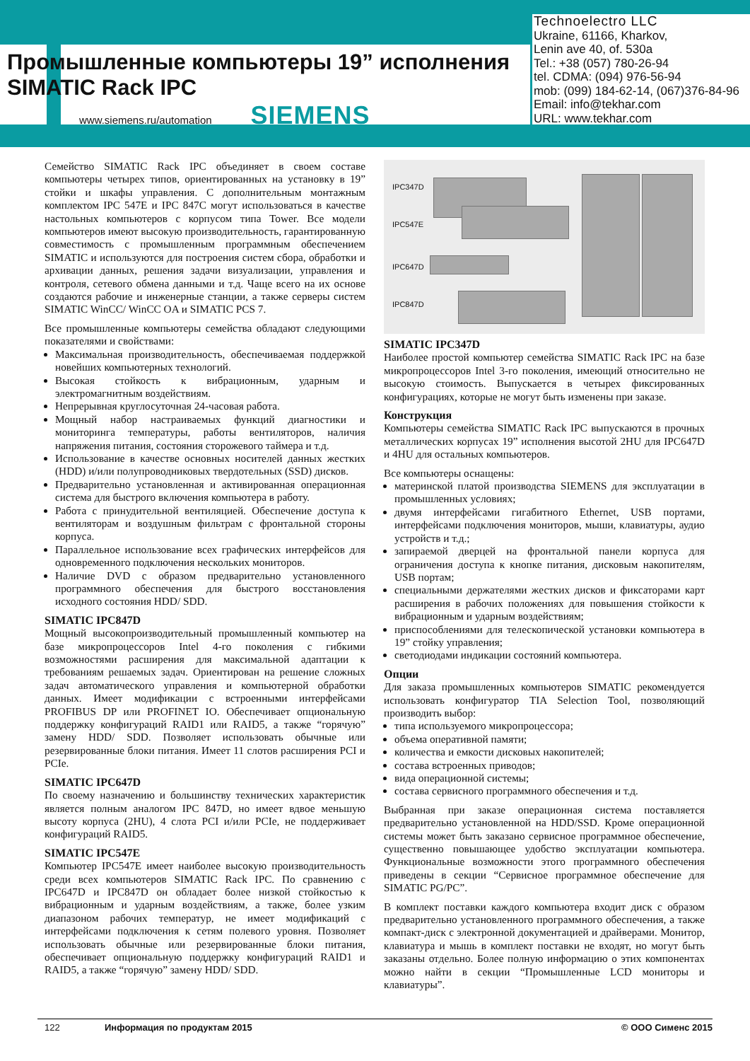Промышленные компьютеры 19” исполнения
SIMATIC Rack IPC
www.siemens.ru/automation SIEMENS
Technoelectro LLC
Ukraine, 61166, Kharkov,
Lenin ave 40, of. 530a
Tel.: +38 (057) 780-26-94
tel. CDMA: (094) 976-56-94
mob: (099) 184-62-14, (067)376-84-96
Email: info@tekhar.com
URL: www.tekhar.com
Семейство SIMATIC Rack IPC объединяет в своем составе компьютеры четырех типов, ориентированных на установку в 19” стойки и шкафы управления. С дополнительным монтажным комплектом IPC 547E и IPC 847C могут использоваться в качестве настольных компьютеров с корпусом типа Tower. Все модели компьютеров имеют высокую производительность, гарантированную совместимость с промышленным программным обеспечением SIMATIC и используются для построения систем сбора, обработки и архивации данных, решения задачи визуализации, управления и контроля, сетевого обмена данными и т.д. Чаще всего на их основе создаются рабочие и инженерные станции, а также серверы систем SIMATIC WinCC/ WinCC OA и SIMATIC PCS 7.
Все промышленные компьютеры семейства обладают следующими показателями и свойствами:
Максимальная производительность, обеспечиваемая поддержкой новейших компьютерных технологий.
Высокая стойкость к вибрационным, ударным и электромагнитным воздействиям.
Непрерывная круглосуточная 24-часовая работа.
Мощный набор настраиваемых функций диагностики и мониторинга температуры, работы вентиляторов, наличия напряжения питания, состояния сторожевого таймера и т.д.
Использование в качестве основных носителей данных жестких (HDD) и/или полупроводниковых твердотельных (SSD) дисков.
Предварительно установленная и активированная операционная система для быстрого включения компьютера в работу.
Работа с принудительной вентиляцией. Обеспечение доступа к вентиляторам и воздушным фильтрам с фронтальной стороны корпуса.
Параллельное использование всех графических интерфейсов для одновременного подключения нескольких мониторов.
Наличие DVD с образом предварительно установленного программного обеспечения для быстрого восстановления исходного состояния HDD/ SDD.
SIMATIC IPC847D
Мощный высокопроизводительный промышленный компьютер на базе микропроцессоров Intel 4-го поколения с гибкими возможностями расширения для максимальной адаптации к требованиям решаемых задач. Ориентирован на решение сложных задач автоматического управления и компьютерной обработки данных. Имеет модификации с встроенными интерфейсами PROFIBUS DP или PROFINET IO. Обеспечивает опциональную поддержку конфигураций RAID1 или RAID5, а также “горячую” замену HDD/ SDD. Позволяет использовать обычные или резервированные блоки питания. Имеет 11 слотов расширения PCI и PCIe.
SIMATIC IPC647D
По своему назначению и большинству технических характеристик является полным аналогом IPC 847D, но имеет вдвое меньшую высоту корпуса (2HU), 4 слота PCI и/или PCIe, не поддерживает конфигураций RAID5.
SIMATIC IPC547E
Компьютер IPC547E имеет наиболее высокую производительность среди всех компьютеров SIMATIC Rack IPC. По сравнению с IPC647D и IPC847D он обладает более низкой стойкостью к вибрационным и ударным воздействиям, а также, более узким диапазоном рабочих температур, не имеет модификаций с интерфейсами подключения к сетям полевого уровня. Позволяет использовать обычные или резервированные блоки питания, обеспечивает опциональную поддержку конфигураций RAID1 и RAID5, а также “горячую” замену HDD/ SDD.
IPC347D
IPC547E
IPC647D
IPC847D
SIMATIC IPC347D
Наиболее простой компьютер семейства SIMATIC Rack IPC на базе микропроцессоров Intel 3-го поколения, имеющий относительно не высокую стоимость. Выпускается в четырех фиксированных конфигурациях, которые не могут быть изменены при заказе.
Конструкция
Компьютеры семейства SIMATIC Rack IPC выпускаются в прочных металлических корпусах 19” исполнения высотой 2HU для IPC647D и 4HU для остальных компьютеров.
Все компьютеры оснащены:
материнской платой производства SIEMENS для эксплуатации в промышленных условиях;
двумя интерфейсами гигабитного Ethernet, USB портами, интерфейсами подключения мониторов, мыши, клавиатуры, аудио устройств и т.д.;
запираемой дверцей на фронтальной панели корпуса для ограничения доступа к кнопке питания, дисковым накопителям, USB портам;
специальными держателями жестких дисков и фиксаторами карт расширения в рабочих положениях для повышения стойкости к вибрационным и ударным воздействиям;
приспособлениями для телескопической установки компьютера в 19” стойку управления;
светодиодами индикации состояний компьютера.
Опции
Для заказа промышленных компьютеров SIMATIC рекомендуется использовать конфигуратор TIA Selection Tool, позволяющий производить выбор:
типа используемого микропроцессора;
объема оперативной памяти;
количества и емкости дисковых накопителей;
состава встроенных приводов;
вида операционной системы;
состава сервисного программного обеспечения и т.д.
Выбранная при заказе операционная система поставляется предварительно установленной на HDD/SSD. Кроме операционной системы может быть заказано сервисное программное обеспечение, существенно повышающее удобство эксплуатации компьютера. Функциональные возможности этого программного обеспечения приведены в секции “Сервисное программное обеспечение для SIMATIC PG/PC”.
В комплект поставки каждого компьютера входит диск с образом предварительно установленного программного обеспечения, а также компакт-диск с электронной документацией и драйверами. Монитор, клавиатура и мышь в комплект поставки не входят, но могут быть заказаны отдельно. Более полную информацию о этих компонентах можно найти в секции “Промышленные LCD мониторы и клавиатуры”.
122 Информация по продуктам 2015 © ООО Сименс 2015